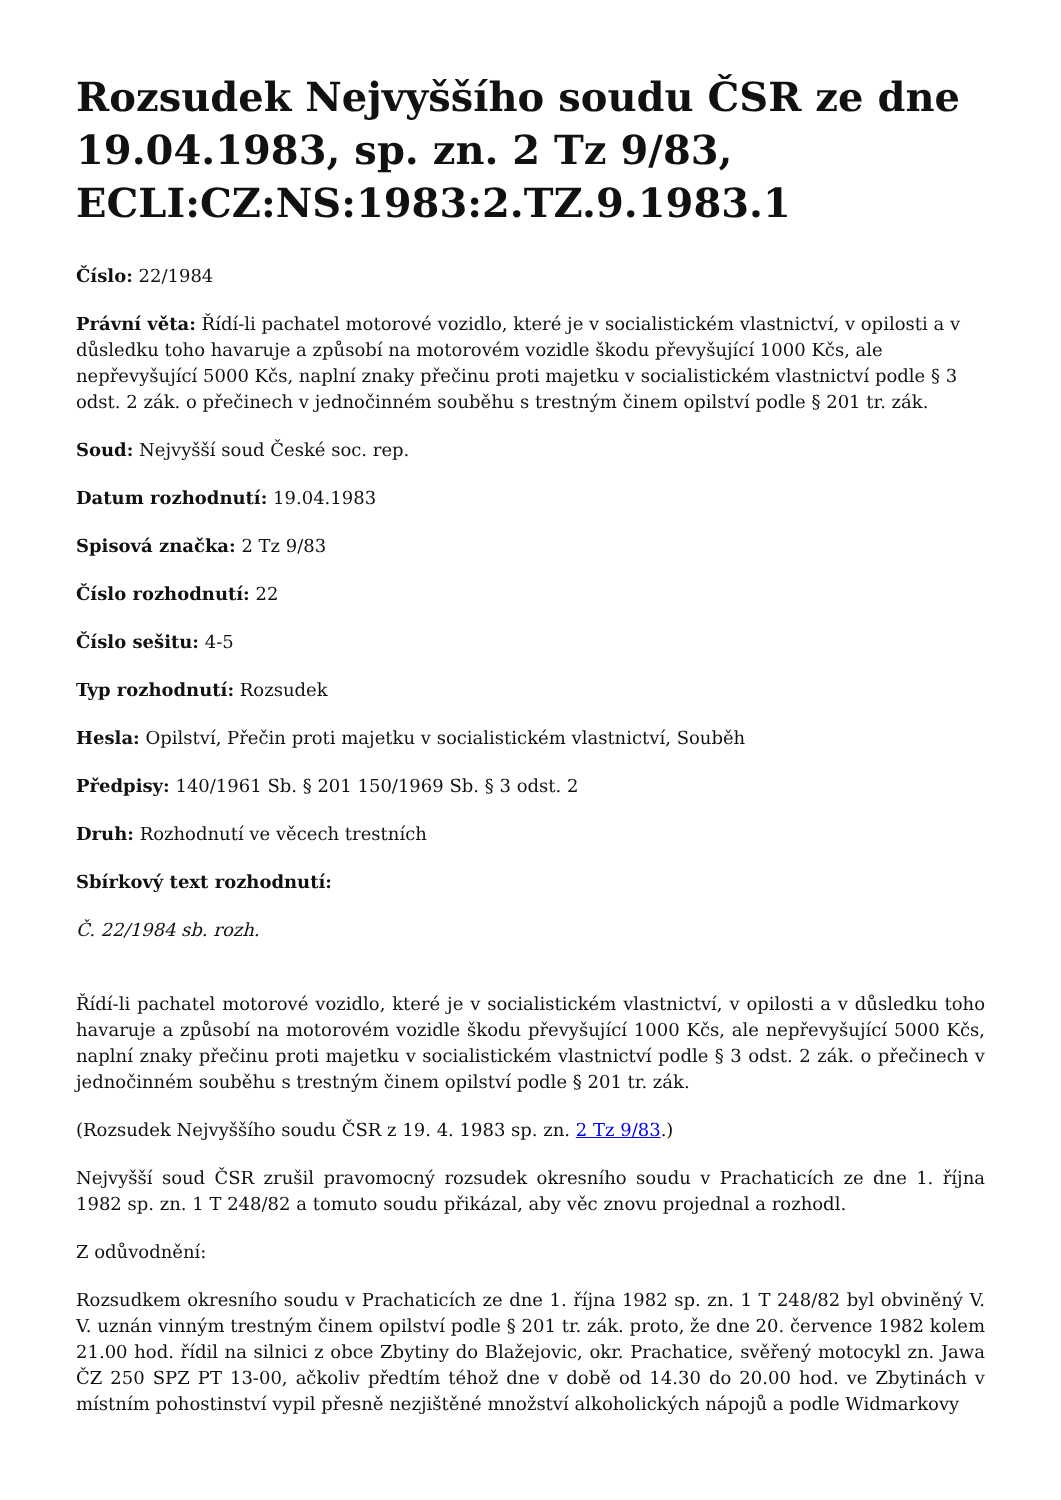Rozsudek Nejvyššího soudu ČSR ze dne 19.04.1983, sp. zn. 2 Tz 9/83, ECLI:CZ:NS:1983:2.TZ.9.1983.1
Číslo: 22/1984
Právní věta: Řídí-li pachatel motorové vozidlo, které je v socialistickém vlastnictví, v opilosti a v důsledku toho havaruje a způsobí na motorovém vozidle škodu převyšující 1000 Kčs, ale nepřevyšující 5000 Kčs, naplní znaky přečinu proti majetku v socialistickém vlastnictví podle § 3 odst. 2 zák. o přečinech v jednočinném souběhu s trestným činem opilství podle § 201 tr. zák.
Soud: Nejvyšší soud České soc. rep.
Datum rozhodnutí: 19.04.1983
Spisová značka: 2 Tz 9/83
Číslo rozhodnutí: 22
Číslo sešitu: 4-5
Typ rozhodnutí: Rozsudek
Hesla: Opilství, Přečin proti majetku v socialistickém vlastnictví, Souběh
Předpisy: 140/1961 Sb. § 201 150/1969 Sb. § 3 odst. 2
Druh: Rozhodnutí ve věcech trestních
Sbírkový text rozhodnutí:
Č. 22/1984 sb. rozh.
Řídí-li pachatel motorové vozidlo, které je v socialistickém vlastnictví, v opilosti a v důsledku toho havaruje a způsobí na motorovém vozidle škodu převyšující 1000 Kčs, ale nepřevyšující 5000 Kčs, naplní znaky přečinu proti majetku v socialistickém vlastnictví podle § 3 odst. 2 zák. o přečinech v jednočinném souběhu s trestným činem opilství podle § 201 tr. zák.
(Rozsudek Nejvyššího soudu ČSR z 19. 4. 1983 sp. zn. 2 Tz 9/83.)
Nejvyšší soud ČSR zrušil pravomocný rozsudek okresního soudu v Prachaticích ze dne 1. října 1982 sp. zn. 1 T 248/82 a tomuto soudu přikázal, aby věc znovu projednal a rozhodl.
Z odůvodnění:
Rozsudkem okresního soudu v Prachaticích ze dne 1. října 1982 sp. zn. 1 T 248/82 byl obviněný V. V. uznán vinným trestným činem opilství podle § 201 tr. zák. proto, že dne 20. července 1982 kolem 21.00 hod. řídil na silnici z obce Zbytiny do Blažejovic, okr. Prachatice, svěřený motocykl zn. Jawa ČZ 250 SPZ PT 13-00, ačkoliv předtím téhož dne v době od 14.30 do 20.00 hod. ve Zbytinách v místním pohostinství vypil přesně nezjištěné množství alkoholických nápojů a podle Widmarkovy